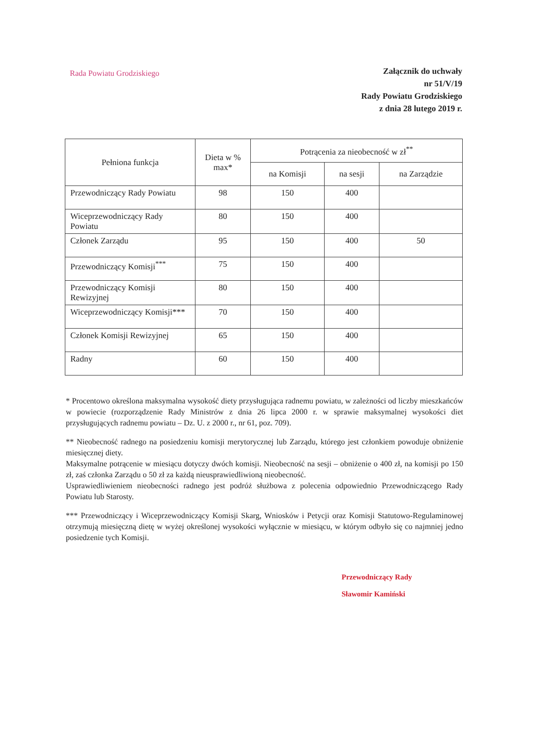Rada Powiatu Grodziskiego
Załącznik do uchwały
nr 51/V/19
Rady Powiatu Grodziskiego
z dnia 28 lutego 2019 r.
| Pełniona funkcja | Dieta w % max* | Potrącenia za nieobecność w zł<sup>**</sup> | | |
| --- | --- | --- | --- | --- |
| | | na Komisji | na sesji | na Zarządzie |
| Przewodniczący Rady Powiatu | 98 | 150 | 400 | |
| Wiceprzewodniczący Rady Powiatu | 80 | 150 | 400 | |
| Członek Zarządu | 95 | 150 | 400 | 50 |
| Przewodniczący Komisji<sup>***</sup> | 75 | 150 | 400 | |
| Przewodniczący Komisji Rewizyjnej | 80 | 150 | 400 | |
| Wiceprzewodniczący Komisji*** | 70 | 150 | 400 | |
| Członek Komisji Rewizyjnej | 65 | 150 | 400 | |
| Radny | 60 | 150 | 400 | |
* Procentowo określona maksymalna wysokość diety przysługująca radnemu powiatu, w zależności od liczby mieszkańców w powiecie (rozporządzenie Rady Ministrów z dnia 26 lipca 2000 r. w sprawie maksymalnej wysokości diet przysługujących radnemu powiatu – Dz. U. z 2000 r., nr 61, poz. 709).
** Nieobecność radnego na posiedzeniu komisji merytorycznej lub Zarządu, którego jest członkiem powoduje obniżenie miesięcznej diety.
Maksymalne potrącenie w miesiącu dotyczy dwóch komisji. Nieobecność na sesji – obniżenie o 400 zł, na komisji po 150 zł, zaś członka Zarządu o 50 zł za każdą nieusprawiedliwioną nieobecność.
Usprawiedliwieniem nieobecności radnego jest podróż służbowa z polecenia odpowiednio Przewodniczącego Rady Powiatu lub Starosty.
*** Przewodniczący i Wiceprzewodniczący Komisji Skarg, Wniosków i Petycji oraz Komisji Statutowo-Regulaminowej otrzymują miesięczną dietę w wyżej określonej wysokości wyłącznie w miesiącu, w którym odbyło się co najmniej jedno posiedzenie tych Komisji.
Przewodniczący Rady
Sławomir Kamiński